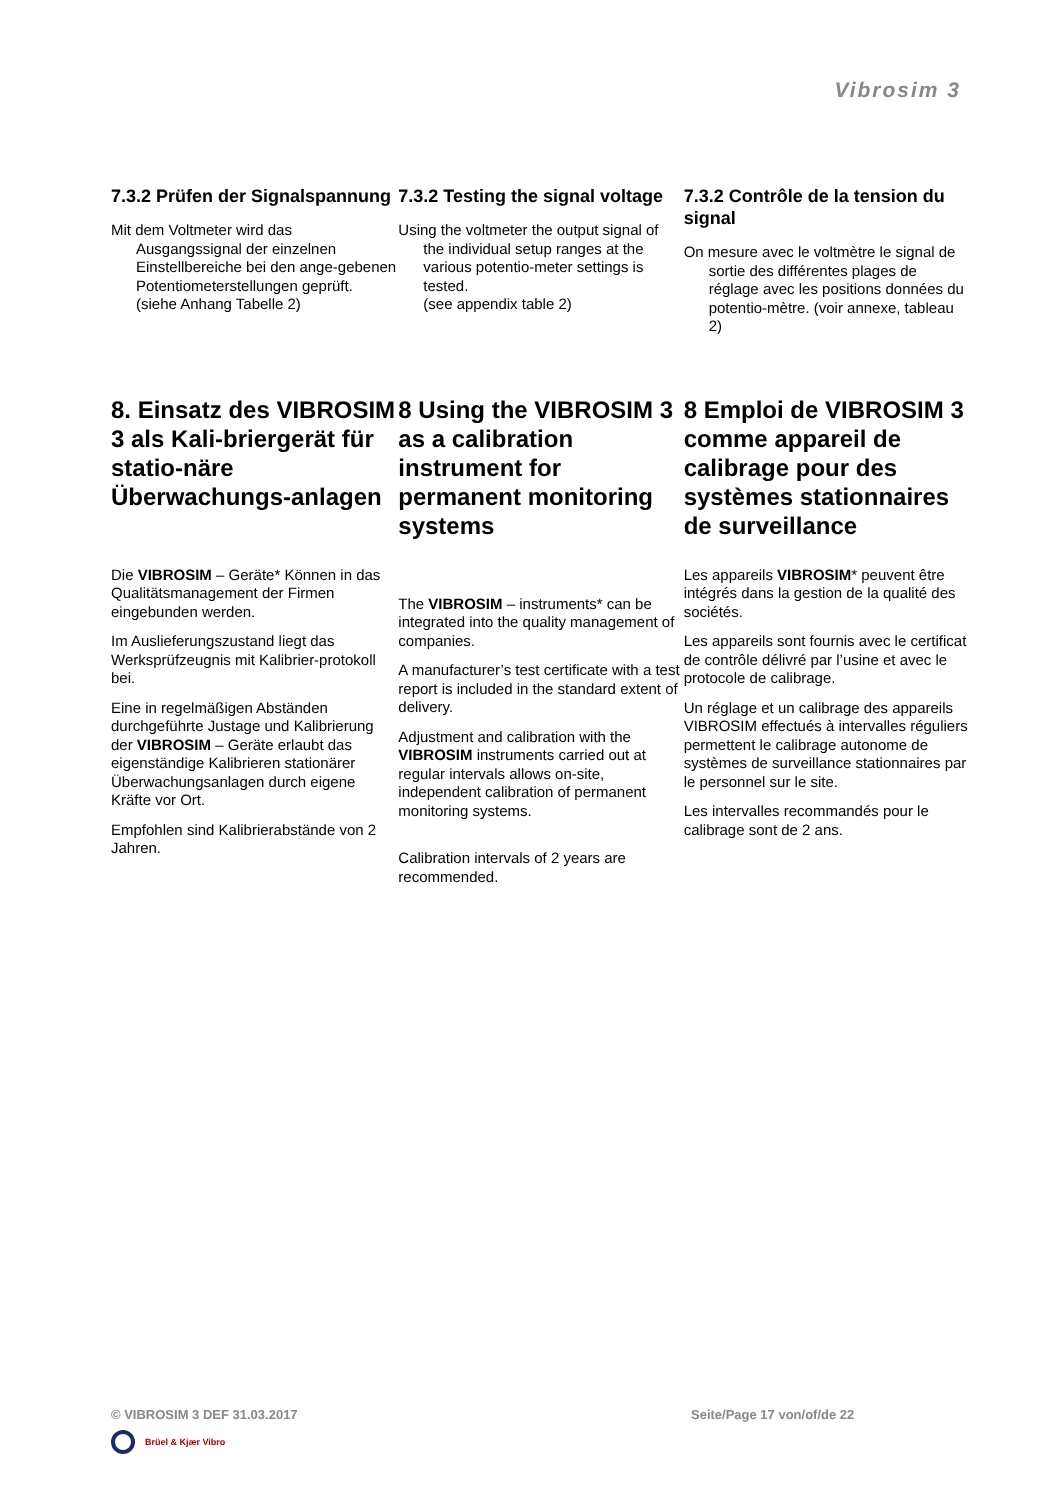Vibrosim 3
7.3.2 Prüfen der Signalspannung
Mit dem Voltmeter wird das Ausgangssignal der einzelnen Einstellbereiche bei den ange-gebenen Potentiometerstellungen geprüft. (siehe Anhang Tabelle 2)
7.3.2 Testing the signal voltage
Using the voltmeter the output signal of the individual setup ranges at the various potentio-meter settings is tested.
(see appendix table 2)
7.3.2 Contrôle de la tension du signal
On mesure avec le voltmètre le signal de sortie des différentes plages de réglage avec les positions données du potentio-mètre. (voir annexe, tableau 2)
8. Einsatz des VIBROSIM 3 als Kali-briergerät für statio-näre Überwachungs-anlagen
Die VIBROSIM – Geräte* Können in das Qualitätsmanagement der Firmen eingebunden werden.
Im Auslieferungszustand liegt das Werksprüfzeugnis mit Kalibrier-protokoll bei.
Eine in regelmäßigen Abständen durchgeführte Justage und Kalibrierung der VIBROSIM – Geräte erlaubt das eigenständige Kalibrieren stationärer Überwachungsanlagen durch eigene Kräfte vor Ort.
Empfohlen sind Kalibrierabstände von 2 Jahren.
8 Using the VIBROSIM 3 as a calibration instrument for permanent monitoring systems
The VIBROSIM – instruments* can be integrated into the quality management of companies.
A manufacturer’s test certificate with a test report is included in the standard extent of delivery.
Adjustment and calibration with the VIBROSIM instruments carried out at regular intervals allows on-site, independent calibration of permanent monitoring systems.
Calibration intervals of 2 years are recommended.
8 Emploi de VIBROSIM 3 comme appareil de calibrage pour des systèmes stationnaires de surveillance
Les appareils VIBROSIM* peuvent être intégrés dans la gestion de la qualité des sociétés.
Les appareils sont fournis avec le certificat de contrôle délivré par l’usine et avec le protocole de calibrage.
Un réglage et un calibrage des appareils VIBROSIM effectués à intervalles réguliers permettent le calibrage autonome de systèmes de surveillance stationnaires par le personnel sur le site.
Les intervalles recommandés pour le calibrage sont de 2 ans.
© VIBROSIM 3 DEF 31.03.2017 Seite/Page 17 von/of/de 22
Brüel & Kjær Vibro